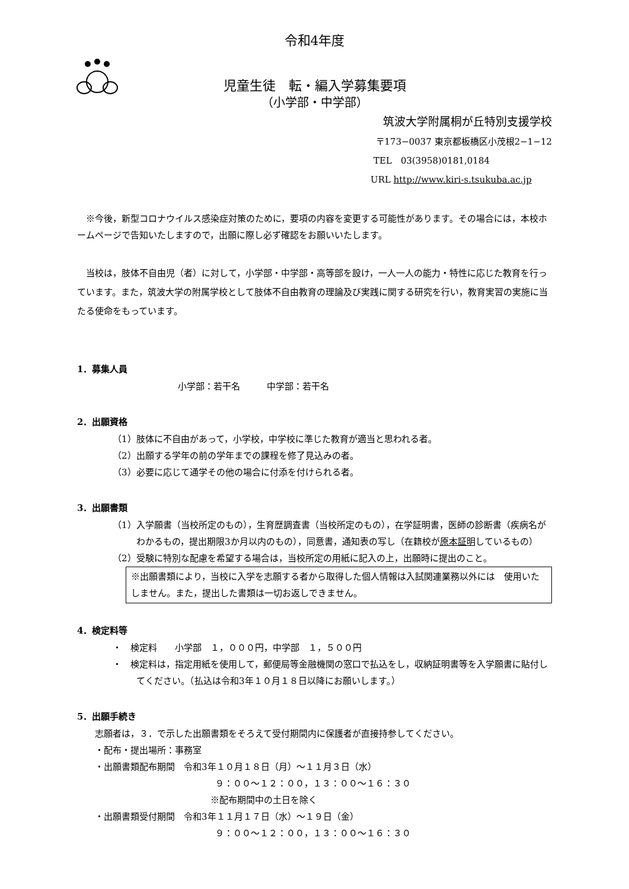令和4年度
児童生徒　転・編入学募集要項
（小学部・中学部）
筑波大学附属桐が丘特別支援学校
〒173−0037 東京都板橋区小茂根2−1−12
TEL　03(3958)0181,0184
URL http://www.kiri-s.tsukuba.ac.jp
※今後，新型コロナウイルス感染症対策のために，要項の内容を変更する可能性があります。その場合には，本校ホームページで告知いたしますので，出願に際し必ず確認をお願いいたします。
当校は，肢体不自由児（者）に対して，小学部・中学部・高等部を設け，一人一人の能力・特性に応じた教育を行っています。また，筑波大学の附属学校として肢体不自由教育の理論及び実践に関する研究を行い，教育実習の実施に当たる使命をもっています。
1．募集人員
小学部：若干名　　　中学部：若干名
2．出願資格
（1）肢体に不自由があって，小学校，中学校に準じた教育が適当と思われる者。
（2）出願する学年の前の学年までの課程を修了見込みの者。
（3）必要に応じて通学その他の場合に付添を付けられる者。
3．出願書類
（1）入学願書（当校所定のもの），生育歴調査書（当校所定のもの），在学証明書，医師の診断書（疾病名がわかるもの，提出期限3か月以内のもの），同意書，通知表の写し（在籍校が原本証明しているもの）
（2）受験に特別な配慮を希望する場合は，当校所定の用紙に記入の上，出願時に提出のこと。
※出願書類により，当校に入学を志願する者から取得した個人情報は入試関連業務以外には　使用いたしません。また，提出した書類は一切お返しできません。
4．検定料等
・　検定料　　小学部　１，０００円，中学部　１，５００円
・　検定料は，指定用紙を使用して，郵便局等金融機関の窓口で払込をし，収納証明書等を入学願書に貼付してください。（払込は令和3年１０月１８日以降にお願いします。）
5．出願手続き
志願者は，３．で示した出願書類をそろえて受付期間内に保護者が直接持参してください。
・配布・提出場所：事務室
・出願書類配布期間　令和3年１０月１８日（月）〜１１月３日（水）
９：００〜１２：００，１３：００〜１６：３０
※配布期間中の土日を除く
・出願書類受付期間　令和3年１１月１７日（水）〜１９日（金）
９：００〜１２：００，１３：００〜１６：３０